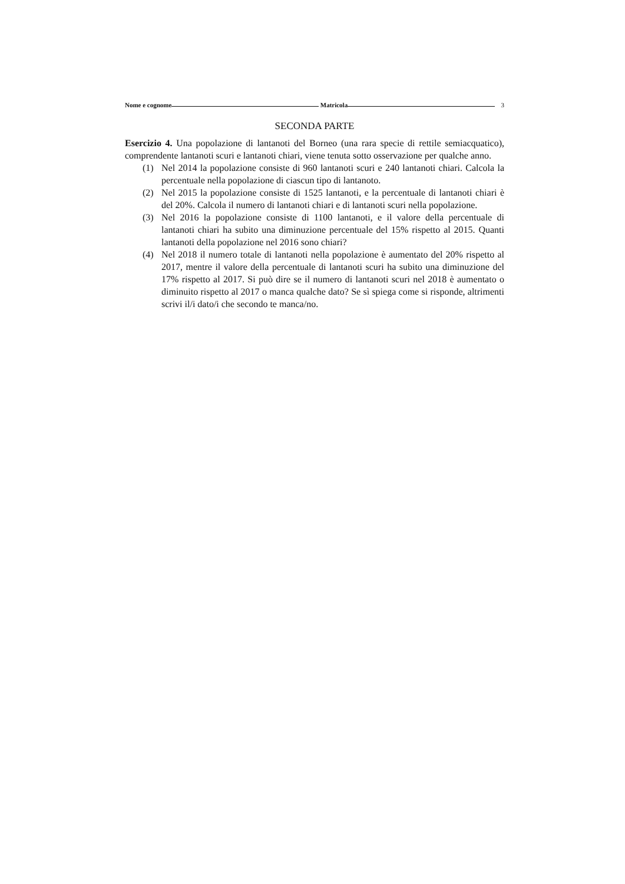Nome e cognome Matricola 3
SECONDA PARTE
Esercizio 4. Una popolazione di lantanoti del Borneo (una rara specie di rettile semiacquatico), comprendente lantanoti scuri e lantanoti chiari, viene tenuta sotto osservazione per qualche anno.
(1) Nel 2014 la popolazione consiste di 960 lantanoti scuri e 240 lantanoti chiari. Calcola la percentuale nella popolazione di ciascun tipo di lantanoto.
(2) Nel 2015 la popolazione consiste di 1525 lantanoti, e la percentuale di lantanoti chiari è del 20%. Calcola il numero di lantanoti chiari e di lantanoti scuri nella popolazione.
(3) Nel 2016 la popolazione consiste di 1100 lantanoti, e il valore della percentuale di lantanoti chiari ha subito una diminuzione percentuale del 15% rispetto al 2015. Quanti lantanoti della popolazione nel 2016 sono chiari?
(4) Nel 2018 il numero totale di lantanoti nella popolazione è aumentato del 20% rispetto al 2017, mentre il valore della percentuale di lantanoti scuri ha subito una diminuzione del 17% rispetto al 2017. Si può dire se il numero di lantanoti scuri nel 2018 è aumentato o diminuito rispetto al 2017 o manca qualche dato? Se sì spiega come si risponde, altrimenti scrivi il/i dato/i che secondo te manca/no.